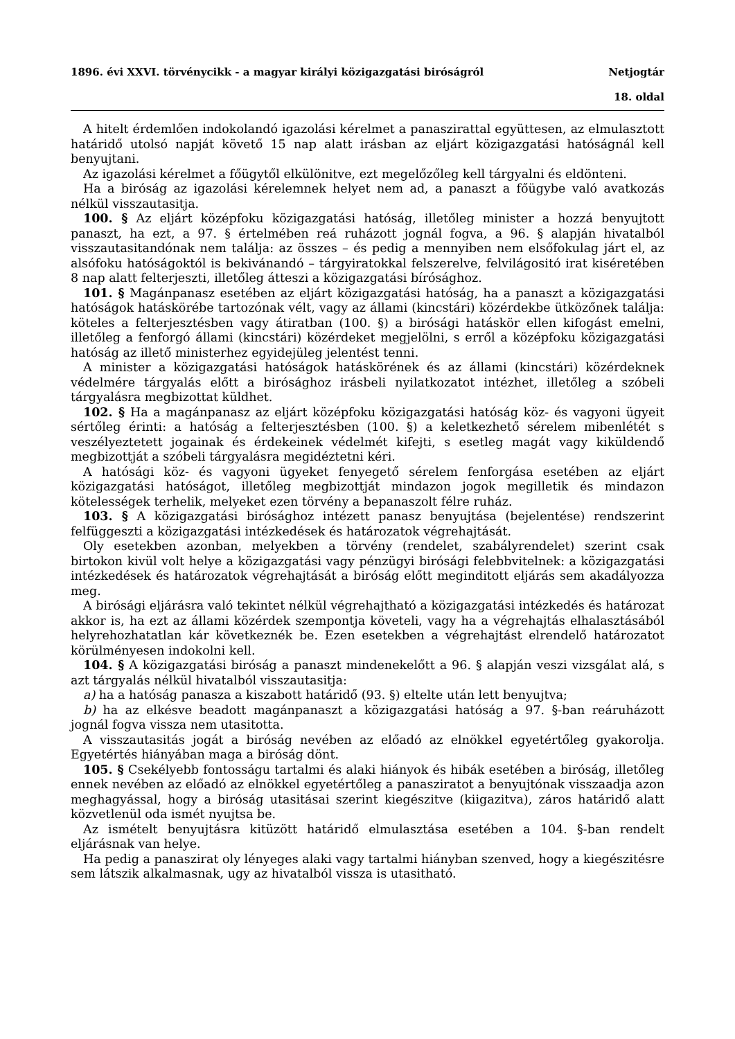1896. évi XXVI. törvénycikk - a magyar királyi közigazgatási biróságról Netjogtár
18. oldal
A hitelt érdemlően indokolandó igazolási kérelmet a panaszirattal együttesen, az elmulasztott határidő utolsó napját követő 15 nap alatt irásban az eljárt közigazgatási hatóságnál kell benyujtani.
Az igazolási kérelmet a főügytől elkülönitve, ezt megelőzőleg kell tárgyalni és eldönteni.
Ha a biróság az igazolási kérelemnek helyet nem ad, a panaszt a főügybe való avatkozás nélkül visszautasitja.
100. § Az eljárt középfoku közigazgatási hatóság, illetőleg minister a hozzá benyujtott panaszt, ha ezt, a 97. § értelmében reá ruházott jognál fogva, a 96. § alapján hivatalból visszautasitandónak nem találja: az összes – és pedig a mennyiben nem elsőfokulag járt el, az alsófoku hatóságoktól is bekivánandó – tárgyiratokkal felszerelve, felvilágositó irat kiséretében 8 nap alatt felterjeszti, illetőleg átteszi a közigazgatási bírósághoz.
101. § Magánpanasz esetében az eljárt közigazgatási hatóság, ha a panaszt a közigazgatási hatóságok hatáskörébe tartozónak vélt, vagy az állami (kincstári) közérdekbe ütközőnek találja: köteles a felterjesztésben vagy átiratban (100. §) a birósági hatáskör ellen kifogást emelni, illetőleg a fenforgó állami (kincstári) közérdeket megjelölni, s erről a középfoku közigazgatási hatóság az illető ministerhez egyidejüleg jelentést tenni.
A minister a közigazgatási hatóságok hatáskörének és az állami (kincstári) közérdeknek védelmére tárgyalás előtt a birósághoz irásbeli nyilatkozatot intézhet, illetőleg a szóbeli tárgyalásra megbizottat küldhet.
102. § Ha a magánpanasz az eljárt középfoku közigazgatási hatóság köz- és vagyoni ügyeit sértőleg érinti: a hatóság a felterjesztésben (100. §) a keletkezhető sérelem mibenlétét s veszélyeztetett jogainak és érdekeinek védelmét kifejti, s esetleg magát vagy kiküldendő megbizottját a szóbeli tárgyalásra megidéztetni kéri.
A hatósági köz- és vagyoni ügyeket fenyegető sérelem fenforgása esetében az eljárt közigazgatási hatóságot, illetőleg megbizottját mindazon jogok megilletik és mindazon kötelességek terhelik, melyeket ezen törvény a bepanaszolt félre ruház.
103. § A közigazgatási birósághoz intézett panasz benyujtása (bejelentése) rendszerint felfüggeszti a közigazgatási intézkedések és határozatok végrehajtását.
Oly esetekben azonban, melyekben a törvény (rendelet, szabályrendelet) szerint csak birtokon kivül volt helye a közigazgatási vagy pénzügyi birósági felebbvitelnek: a közigazgatási intézkedések és határozatok végrehajtását a biróság előtt meginditott eljárás sem akadályozza meg.
A birósági eljárásra való tekintet nélkül végrehajtható a közigazgatási intézkedés és határozat akkor is, ha ezt az állami közérdek szempontja követeli, vagy ha a végrehajtás elhalasztásából helyrehozhatatlan kár következnék be. Ezen esetekben a végrehajtást elrendelő határozatot körülményesen indokolni kell.
104. § A közigazgatási biróság a panaszt mindenekelőtt a 96. § alapján veszi vizsgálat alá, s azt tárgyalás nélkül hivatalból visszautasitja:
a) ha a hatóság panasza a kiszabott határidő (93. §) eltelte után lett benyujtva;
b) ha az elkésve beadott magánpanaszt a közigazgatási hatóság a 97. §-ban reáruházott jognál fogva vissza nem utasitotta.
A visszautasitás jogát a biróság nevében az előadó az elnökkel egyetértőleg gyakorolja. Egyetértés hiányában maga a biróság dönt.
105. § Csekélyebb fontosságu tartalmi és alaki hiányok és hibák esetében a biróság, illetőleg ennek nevében az előadó az elnökkel egyetértőleg a panasziratot a benyujtónak visszaadja azon meghagyással, hogy a biróság utasitásai szerint kiegészitve (kiigazitva), záros határidő alatt közvetlenül oda ismét nyujtsa be.
Az ismételt benyujtásra kitüzött határidő elmulasztása esetében a 104. §-ban rendelt eljárásnak van helye.
Ha pedig a panaszirat oly lényeges alaki vagy tartalmi hiányban szenved, hogy a kiegészitésre sem látszik alkalmasnak, ugy az hivatalból vissza is utasitható.